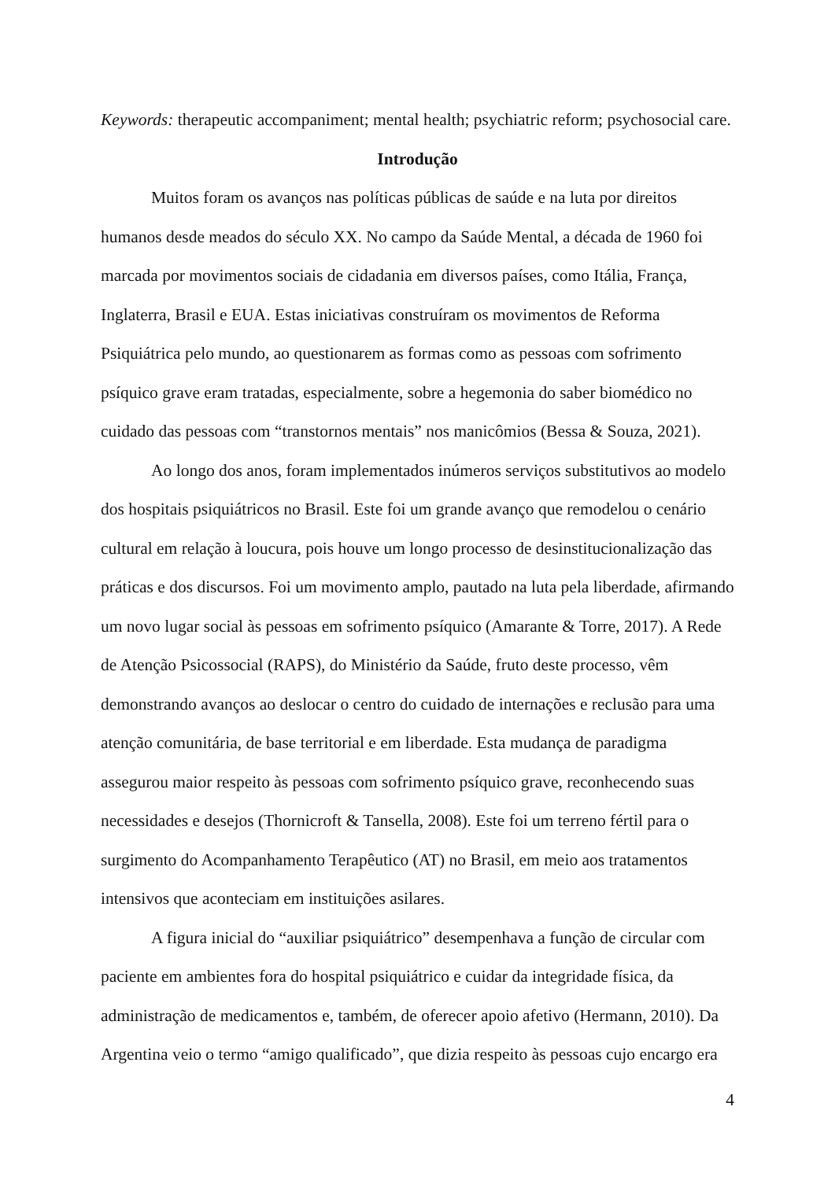Keywords: therapeutic accompaniment; mental health; psychiatric reform; psychosocial care.
Introdução
Muitos foram os avanços nas políticas públicas de saúde e na luta por direitos humanos desde meados do século XX. No campo da Saúde Mental, a década de 1960 foi marcada por movimentos sociais de cidadania em diversos países, como Itália, França, Inglaterra, Brasil e EUA. Estas iniciativas construíram os movimentos de Reforma Psiquiátrica pelo mundo, ao questionarem as formas como as pessoas com sofrimento psíquico grave eram tratadas, especialmente, sobre a hegemonia do saber biomédico no cuidado das pessoas com “transtornos mentais” nos manicômios (Bessa & Souza, 2021).
Ao longo dos anos, foram implementados inúmeros serviços substitutivos ao modelo dos hospitais psiquiátricos no Brasil. Este foi um grande avanço que remodelou o cenário cultural em relação à loucura, pois houve um longo processo de desinstitucionalização das práticas e dos discursos. Foi um movimento amplo, pautado na luta pela liberdade, afirmando um novo lugar social às pessoas em sofrimento psíquico (Amarante & Torre, 2017). A Rede de Atenção Psicossocial (RAPS), do Ministério da Saúde, fruto deste processo, vêm demonstrando avanços ao deslocar o centro do cuidado de internações e reclusão para uma atenção comunitária, de base territorial e em liberdade. Esta mudança de paradigma assegurou maior respeito às pessoas com sofrimento psíquico grave, reconhecendo suas necessidades e desejos (Thornicroft & Tansella, 2008). Este foi um terreno fértil para o surgimento do Acompanhamento Terapêutico (AT) no Brasil, em meio aos tratamentos intensivos que aconteciam em instituições asilares.
A figura inicial do “auxiliar psiquiátrico” desempenhava a função de circular com paciente em ambientes fora do hospital psiquiátrico e cuidar da integridade física, da administração de medicamentos e, também, de oferecer apoio afetivo (Hermann, 2010). Da Argentina veio o termo “amigo qualificado”, que dizia respeito às pessoas cujo encargo era
4